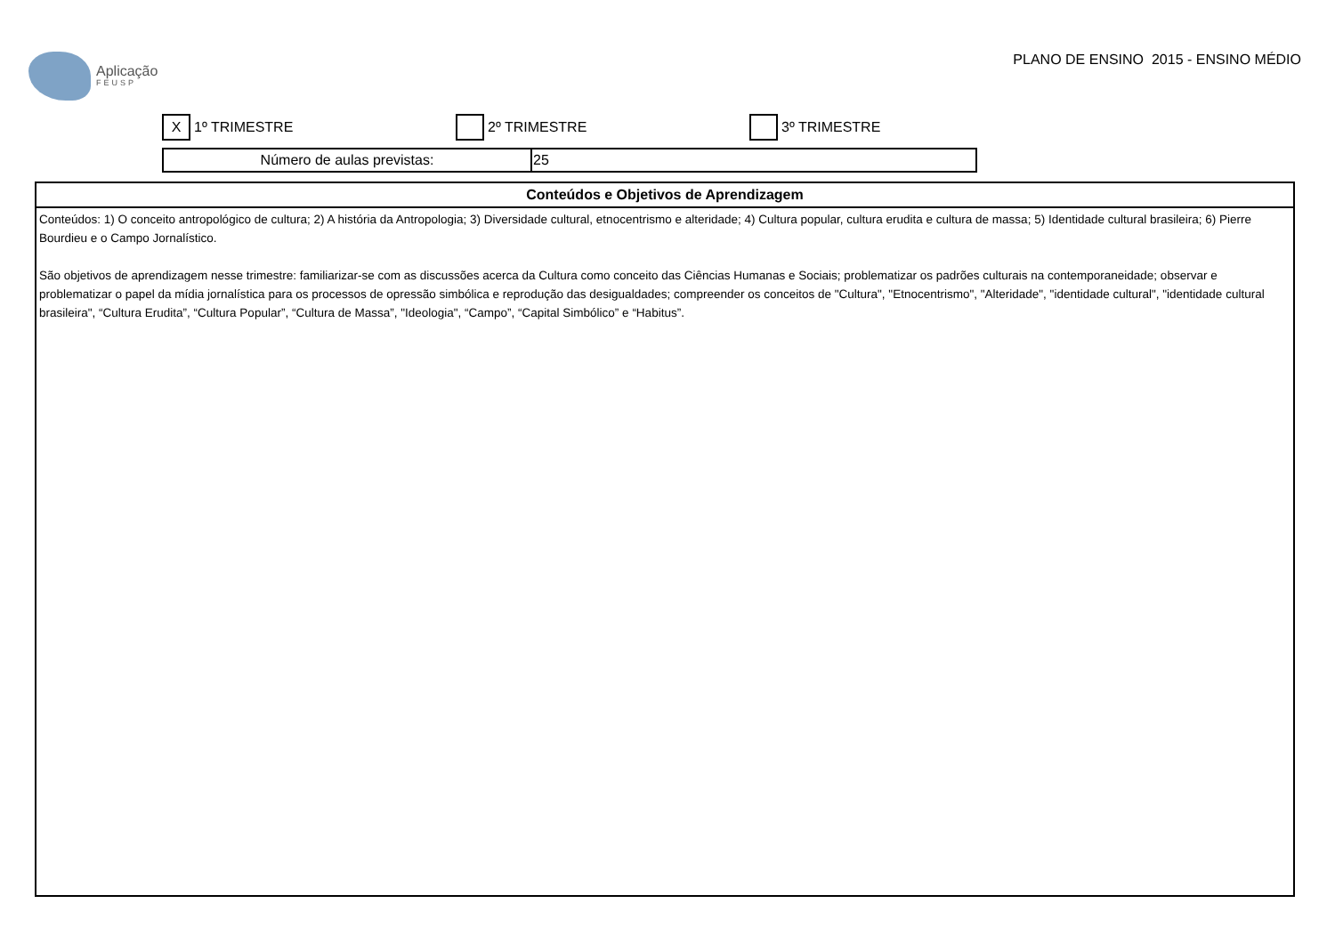Aplicação
FEUSP
PLANO DE ENSINO 2015 - ENSINO MÉDIO
X 1º TRIMESTRE 2º TRIMESTRE 3º TRIMESTRE
| Número de aulas previstas: | 25 |
| Conteúdos e Objetivos de Aprendizagem |
| --- |
| Conteúdos: 1) O conceito antropológico de cultura; 2) A história da Antropologia; 3) Diversidade cultural, etnocentrismo e alteridade; 4) Cultura popular, cultura erudita e cultura de massa; 5) Identidade cultural brasileira; 6) Pierre Bourdieu e o Campo Jornalístico. São objetivos de aprendizagem nesse trimestre: familiarizar-se com as discussões acerca da Cultura como conceito das Ciências Humanas e Sociais; problematizar os padrões culturais na contemporaneidade; observar e problematizar o papel da mídia jornalística para os processos de opressão simbólica e reprodução das desigualdades; compreender os conceitos de "Cultura", "Etnocentrismo", "Alteridade", "identidade cultural", "identidade cultural brasileira", “Cultura Erudita”, “Cultura Popular”, “Cultura de Massa”, "Ideologia", “Campo”, “Capital Simbólico” e “Habitus”. |